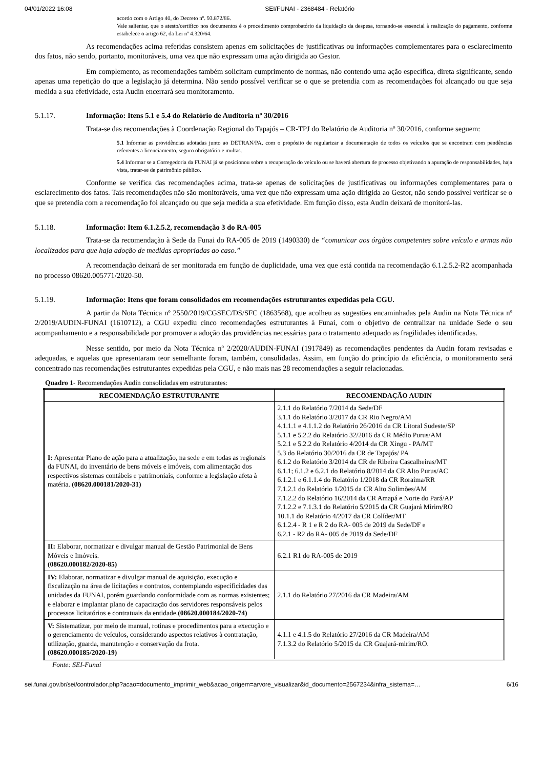04/01/2022 16:08 SEI/FUNAI - 2368484 - Relatório
acordo com o Artigo 40, do Decreto nº. 93.872/86.
Vale salientar, que o atesto/certifico nos documentos é o procedimento comprobatório da liquidação da despesa, tornando-se essencial à realização do pagamento, conforme estabelece o artigo 62, da Lei nº 4.320/64.
As recomendações acima referidas consistem apenas em solicitações de justificativas ou informações complementares para o esclarecimento dos fatos, não sendo, portanto, monitoráveis, uma vez que não expressam uma ação dirigida ao Gestor.
Em complemento, as recomendações também solicitam cumprimento de normas, não contendo uma ação específica, direta significante, sendo apenas uma repetição do que a legislação já determina. Não sendo possível verificar se o que se pretendia com as recomendações foi alcançado ou que seja medida a sua efetividade, esta Audin encerrará seu monitoramento.
5.1.17. Informação: Itens 5.1 e 5.4 do Relatório de Auditoria nº 30/2016
Trata-se das recomendações à Coordenação Regional do Tapajós – CR-TPJ do Relatório de Auditoria nº 30/2016, conforme seguem:
5.1 Informar as providências adotadas junto ao DETRAN/PA, com o propósito de regularizar a documentação de todos os veículos que se encontram com pendências referentes a licenciamento, seguro obrigatório e multas.
5.4 Informar se a Corregedoria da FUNAI já se posicionou sobre a recuperação do veículo ou se haverá abertura de processo objetivando a apuração de responsabilidades, haja vista, tratar-se de patrimônio público.
Conforme se verifica das recomendações acima, trata-se apenas de solicitações de justificativas ou informações complementares para o esclarecimento dos fatos. Tais recomendações não são monitoráveis, uma vez que não expressam uma ação dirigida ao Gestor, não sendo possível verificar se o que se pretendia com a recomendação foi alcançado ou que seja medida a sua efetividade. Em função disso, esta Audin deixará de monitorá-las.
5.1.18. Informação: Item 6.1.2.5.2, recomendação 3 do RA-005
Trata-se da recomendação à Sede da Funai do RA-005 de 2019 (1490330) de “comunicar aos órgãos competentes sobre veículo e armas não localizados para que haja adoção de medidas apropriadas ao caso.”
A recomendação deixará de ser monitorada em função de duplicidade, uma vez que está contida na recomendação 6.1.2.5.2-R2 acompanhada no processo 08620.005771/2020-50.
5.1.19. Informação: Itens que foram consolidados em recomendações estruturantes expedidas pela CGU.
A partir da Nota Técnica nº 2550/2019/CGSEC/DS/SFC (1863568), que acolheu as sugestões encaminhadas pela Audin na Nota Técnica nº 2/2019/AUDIN-FUNAI (1610712), a CGU expediu cinco recomendações estruturantes à Funai, com o objetivo de centralizar na unidade Sede o seu acompanhamento e a responsabilidade por promover a adoção das providências necessárias para o tratamento adequado as fragilidades identificadas.
Nesse sentido, por meio da Nota Técnica nº 2/2020/AUDIN-FUNAI (1917849) as recomendações pendentes da Audin foram revisadas e adequadas, e aquelas que apresentaram teor semelhante foram, também, consolidadas. Assim, em função do princípio da eficiência, o monitoramento será concentrado nas recomendações estruturantes expedidas pela CGU, e não mais nas 28 recomendações a seguir relacionadas.
Quadro 1- Recomendações Audin consolidadas em estruturantes:
| RECOMENDAÇÃO ESTRUTURANTE | RECOMENDAÇÃO AUDIN |
| --- | --- |
| I: Apresentar Plano de ação para a atualização, na sede e em todas as regionais da FUNAI, do inventário de bens móveis e imóveis, com alimentação dos respectivos sistemas contábeis e patrimoniais, conforme a legislação afeta à matéria. (08620.000181/2020-31) | 2.1.1 do Relatório 7/2014 da Sede/DF 3.1.1 do Relatório 3/2017 da CR Rio Negro/AM 4.1.1.1 e 4.1.1.2 do Relatório 26/2016 da CR Litoral Sudeste/SP 5.1.1 e 5.2.2 do Relatório 32/2016 da CR Médio Purus/AM 5.2.1 e 5.2.2 do Relatório 4/2014 da CR Xingu - PA/MT 5.3 do Relatório 30/2016 da CR de Tapajós/ PA 6.1.2 do Relatório 3/2014 da CR de Ribeira Cascalheiras/MT 6.1.1; 6.1.2 e 6.2.1 do Relatório 8/2014 da CR Alto Purus/AC 6.1.2.1 e 6.1.1.4 do Relatório 1/2018 da CR Roraima/RR 7.1.2.1 do Relatório 1/2015 da CR Alto Solimões/AM 7.1.2.2 do Relatório 16/2014 da CR Amapá e Norte do Pará/AP 7.1.2.2 e 7.1.3.1 do Relatório 5/2015 da CR Guajará Mirim/RO 10.1.1 do Relatório 4/2017 da CR Colíder/MT 6.1.2.4 - R 1 e R 2 do RA- 005 de 2019 da Sede/DF e 6.2.1 - R2 do RA- 005 de 2019 da Sede/DF |
| II: Elaborar, normatizar e divulgar manual de Gestão Patrimonial de Bens Móveis e Imóveis. (08620.000182/2020-85) | 6.2.1 R1 do RA-005 de 2019 |
| IV: Elaborar, normatizar e divulgar manual de aquisição, execução e fiscalização na área de licitações e contratos, contemplando especificidades das unidades da FUNAI, porém guardando conformidade com as normas existentes; e elaborar e implantar plano de capacitação dos servidores responsáveis pelos processos licitatórios e contratuais da entidade. (08620.000184/2020-74) | 2.1.1 do Relatório 27/2016 da CR Madeira/AM |
| V: Sistematizar, por meio de manual, rotinas e procedimentos para a execução e o gerenciamento de veículos, considerando aspectos relativos à contratação, utilização, guarda, manutenção e conservação da frota. (08620.000185/2020-19) | 4.1.1 e 4.1.5 do Relatório 27/2016 da CR Madeira/AM 7.1.3.2 do Relatório 5/2015 da CR Guajará-mirim/RO. |
Fonte: SEI-Funai
sei.funai.gov.br/sei/controlador.php?acao=documento_imprimir_web&acao_origem=arvore_visualizar&id_documento=2567234&infra_sistema=… 6/16